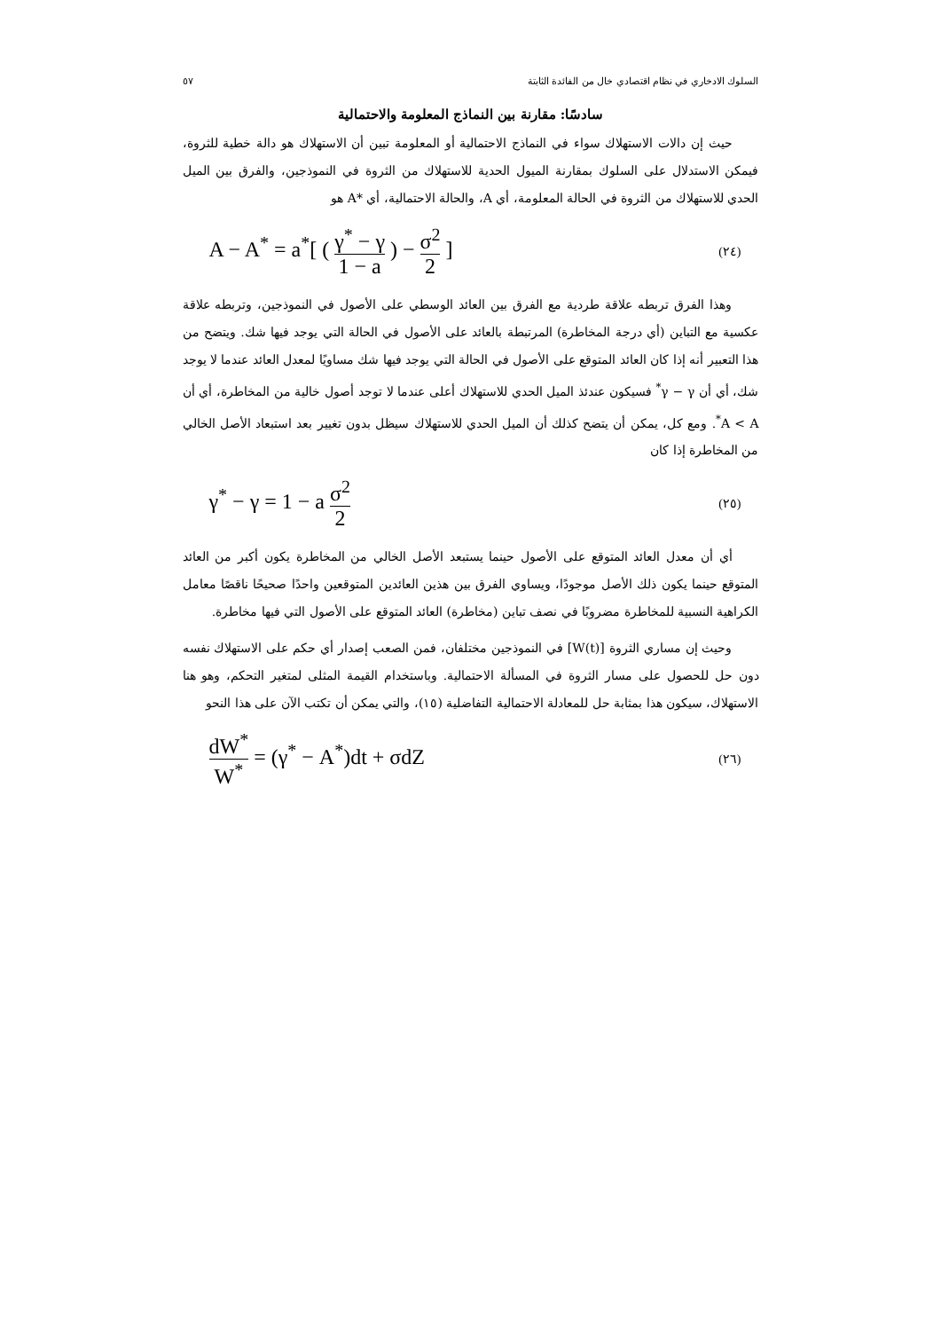السلوك الادخاري في نظام اقتصادي خال من الفائدة الثابتة ٥٧
سادسًا: مقارنة بين النماذج المعلومة والاحتمالية
حيث إن دالات الاستهلاك سواء في النماذج الاحتمالية أو المعلومة تبين أن الاستهلاك هو دالة خطية للثروة، فيمكن الاستدلال على السلوك بمقارنة الميول الحدية للاستهلاك من الثروة في النموذجين، والفرق بين الميل الحدي للاستهلاك من الثروة في الحالة المعلومة، أي A، والحالة الاحتمالية، أي *A هو
A − A<sup>*</sup> = a<sup>*</sup>[ ( γ<sup>*</sup> − γ 1 − a ) − σ<sup>2</sup> 2 ] (٢٤)
وهذا الفرق تربطه علاقة طردية مع الفرق بين العائد الوسطي على الأصول في النموذجين، وتربطه علاقة عكسية مع التباين (أي درجة المخاطرة) المرتبطة بالعائد على الأصول في الحالة التي يوجد فيها شك. ويتضح من هذا التعبير أنه إذا كان العائد المتوقع على الأصول في الحالة التي يوجد فيها شك مساويًا لمعدل العائد عندما لا يوجد شك، أي أن γ − γ<sup>*</sup> فسيكون عندئذ الميل الحدي للاستهلاك أعلى عندما لا توجد أصول خالية من المخاطرة، أي أن A < A<sup>*</sup>. ومع كل، يمكن أن يتضح كذلك أن الميل الحدي للاستهلاك سيظل بدون تغيير بعد استبعاد الأصل الخالي من المخاطرة إذا كان
γ<sup>*</sup> − γ = 1 − a σ<sup>2</sup> 2 (٢٥)
أي أن معدل العائد المتوقع على الأصول حينما يستبعد الأصل الخالي من المخاطرة يكون أكبر من العائد المتوقع حينما يكون ذلك الأصل موجودًا، ويساوي الفرق بين هذين العائدين المتوقعين واحدًا صحيحًا ناقصًا معامل الكراهية النسبية للمخاطرة مضروبًا في نصف تباين (مخاطرة) العائد المتوقع على الأصول التي فيها مخاطرة.
وحيث إن مساري الثروة [W(t)] في النموذجين مختلفان، فمن الصعب إصدار أي حكم على الاستهلاك نفسه دون حل للحصول على مسار الثروة في المسألة الاحتمالية. وباستخدام القيمة المثلى لمتغير التحكم، وهو هنا الاستهلاك، سيكون هذا بمثابة حل للمعادلة الاحتمالية التفاضلية (١٥)، والتي يمكن أن تكتب الآن على هذا النحو
dW<sup>*</sup> W<sup>*</sup> = (γ<sup>*</sup> − A<sup>*</sup>)dt + σdZ (٢٦)